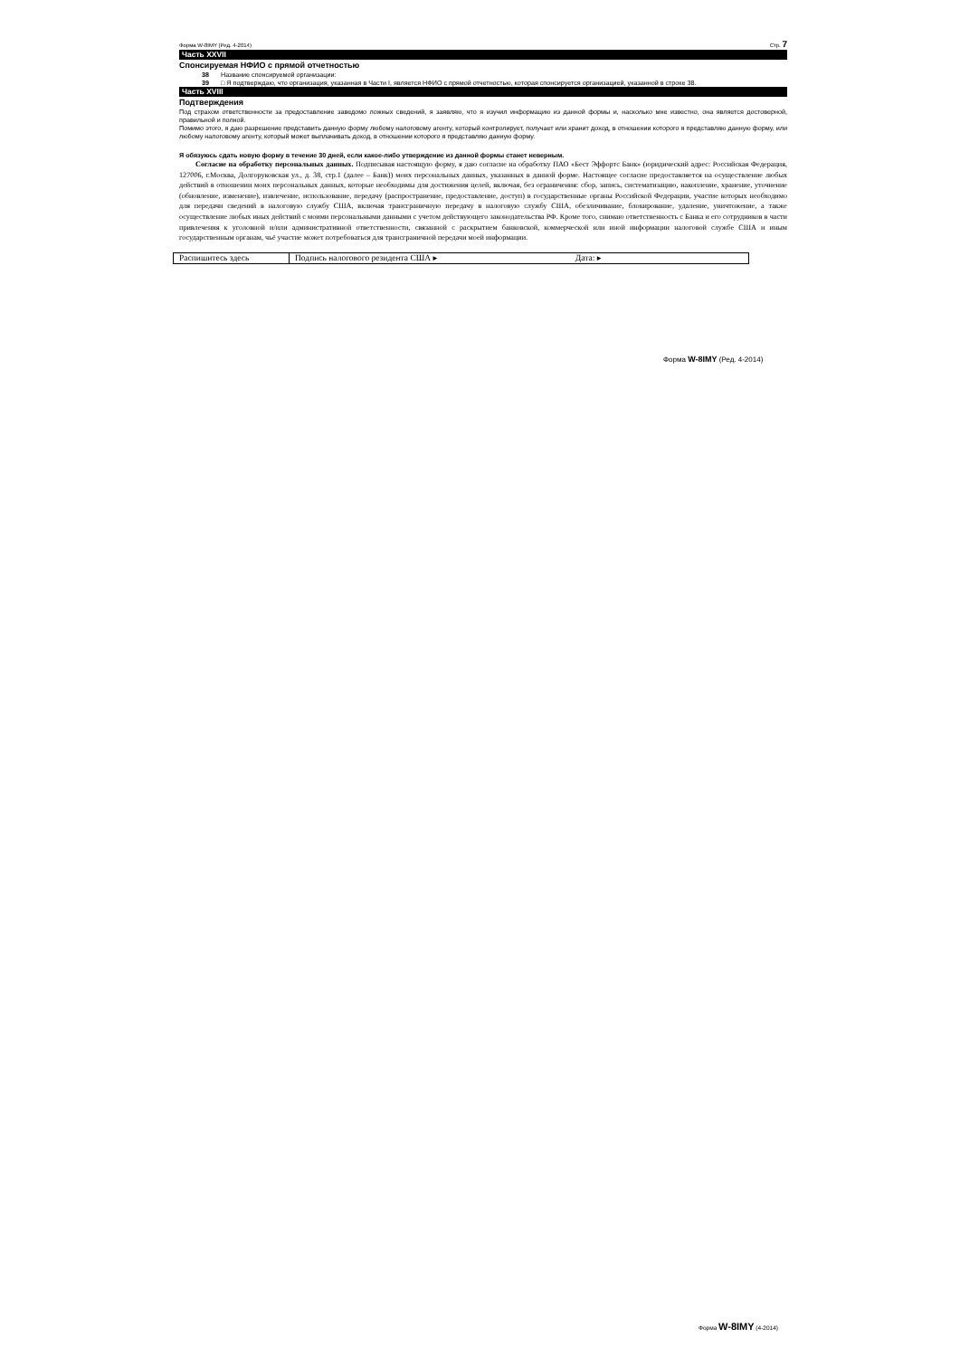Форма W-8IMY (Ред. 4-2014) Стр. 7
Часть XXVII
Спонсируемая НФИО с прямой отчетностью
38 Название спонсируемой организации:
39 □ Я подтверждаю, что организация, указанная в Части I, является НФИО с прямой отчетностью, которая спонсируется организацией, указанной в строке 38.
Часть XVIII
Подтверждения
Под страхом ответственности за предоставление заведомо ложных сведений, я заявляю, что я изучил информацию из данной формы и, насколько мне известно, она является достоверной, правильной и полной.
Помимо этого, я даю разрешение представить данную форму любому налоговому агенту, который контролирует, получает или хранит доход, в отношении которого я представляю данную форму, или любому налоговому агенту, который может выплачивать доход, в отношении которого я представляю данную форму.
Я обязуюсь сдать новую форму в течение 30 дней, если какое-либо утверждение из данной формы станет неверным.
Согласие на обработку персональных данных. Подписывая настоящую форму, я даю согласие на обработку ПАО «Бест Эффортс Банк» (юридический адрес: Российская Федерация, 127006, г.Москва, Долгоруковская ул., д. 38, стр.1 (далее – Банк)) моих персональных данных, указанных в данной форме. Настоящее согласие предоставляется на осуществление любых действий в отношении моих персональных данных, которые необходимы для достижения целей, включая, без ограничения: сбор, запись, систематизацию, накопление, хранение, уточнение (обновление, изменение), извлечение, использование, передачу (распространение, предоставление, доступ) в государственные органы Российской Федерации, участие которых необходимо для передачи сведений в налоговую службу США, включая трансграничную передачу в налоговую службу США, обезличивание, блокирование, удаление, уничтожение, а также осуществление любых иных действий с моими персональными данными с учетом действующего законодательства РФ. Кроме того, снимаю ответственность с Банка и его сотрудников в части привлечения к уголовной и/или административной ответственности, связанной с раскрытием банковской, коммерческой или иной информации налоговой службе США и иным государственным органам, чьё участие может потребоваться для трансграничной передачи моей информации.
| Распишитесь здесь | Подпись налогового резидента США ▸ Дата: ▸ |
Форма W-8IMY (Ред. 4-2014)
Форма W-8IMY (4-2014)